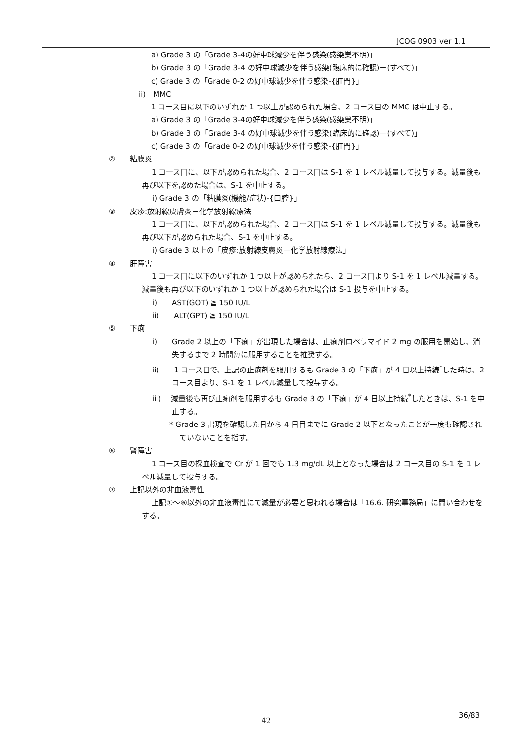JCOG 0903 ver 1.1
a) Grade 3 の「Grade 3-4の好中球減少を伴う感染(感染巣不明)」
b) Grade 3 の「Grade 3-4 の好中球減少を伴う感染(臨床的に確認)－(すべて)」
c) Grade 3 の「Grade 0-2 の好中球減少を伴う感染-{肛門}」
ii)　MMC
1 コース目に以下のいずれか 1 つ以上が認められた場合、2 コース目の MMC は中止する。
a) Grade 3 の「Grade 3-4の好中球減少を伴う感染(感染巣不明)」
b) Grade 3 の「Grade 3-4 の好中球減少を伴う感染(臨床的に確認)－(すべて)」
c) Grade 3 の「Grade 0-2 の好中球減少を伴う感染-{肛門}」
② 粘膜炎
1 コース目に、以下が認められた場合、2 コース目は S-1 を 1 レベル減量して投与する。減量後も再び以下を認めた場合は、S-1 を中止する。
i) Grade 3 の「粘膜炎(機能/症状)-{口腔}」
③ 皮疹:放射線皮膚炎－化学放射線療法
1 コース目に、以下が認められた場合、2 コース目は S-1 を 1 レベル減量して投与する。減量後も再び以下が認められた場合、S-1 を中止する。
i) Grade 3 以上の「皮疹:放射線皮膚炎－化学放射線療法」
④ 肝障害
1 コース目に以下のいずれか 1 つ以上が認められたら、2 コース目より S-1 を 1 レベル減量する。減量後も再び以下のいずれか 1 つ以上が認められた場合は S-1 投与を中止する。
i)　　AST(GOT) ≧ 150 IU/L
ii)　　ALT(GPT) ≧ 150 IU/L
⑤ 下痢
i)　　Grade 2 以上の「下痢」が出現した場合は、止痢剤ロペラマイド 2 mg の服用を開始し、消失するまで 2 時間毎に服用することを推奨する。
ii)　　1 コース目で、上記の止痢剤を服用するも Grade 3 の「下痢」が 4 日以上持続<sup>*</sup>した時は、2 コース目より、S-1 を 1 レベル減量して投与する。
iii)　 減量後も再び止痢剤を服用するも Grade 3 の「下痢」が 4 日以上持続<sup>*</sup>したときは、S-1 を中止する。
* Grade 3 出現を確認した日から 4 日目までに Grade 2 以下となったことが一度も確認されていないことを指す。
⑥ 腎障害
1 コース目の採血検査で Cr が 1 回でも 1.3 mg/dL 以上となった場合は 2 コース目の S-1 を 1 レベル減量して投与する。
⑦ 上記以外の非血液毒性
上記①～⑥以外の非血液毒性にて減量が必要と思われる場合は「16.6. 研究事務局」に問い合わせをする。
36/83
42